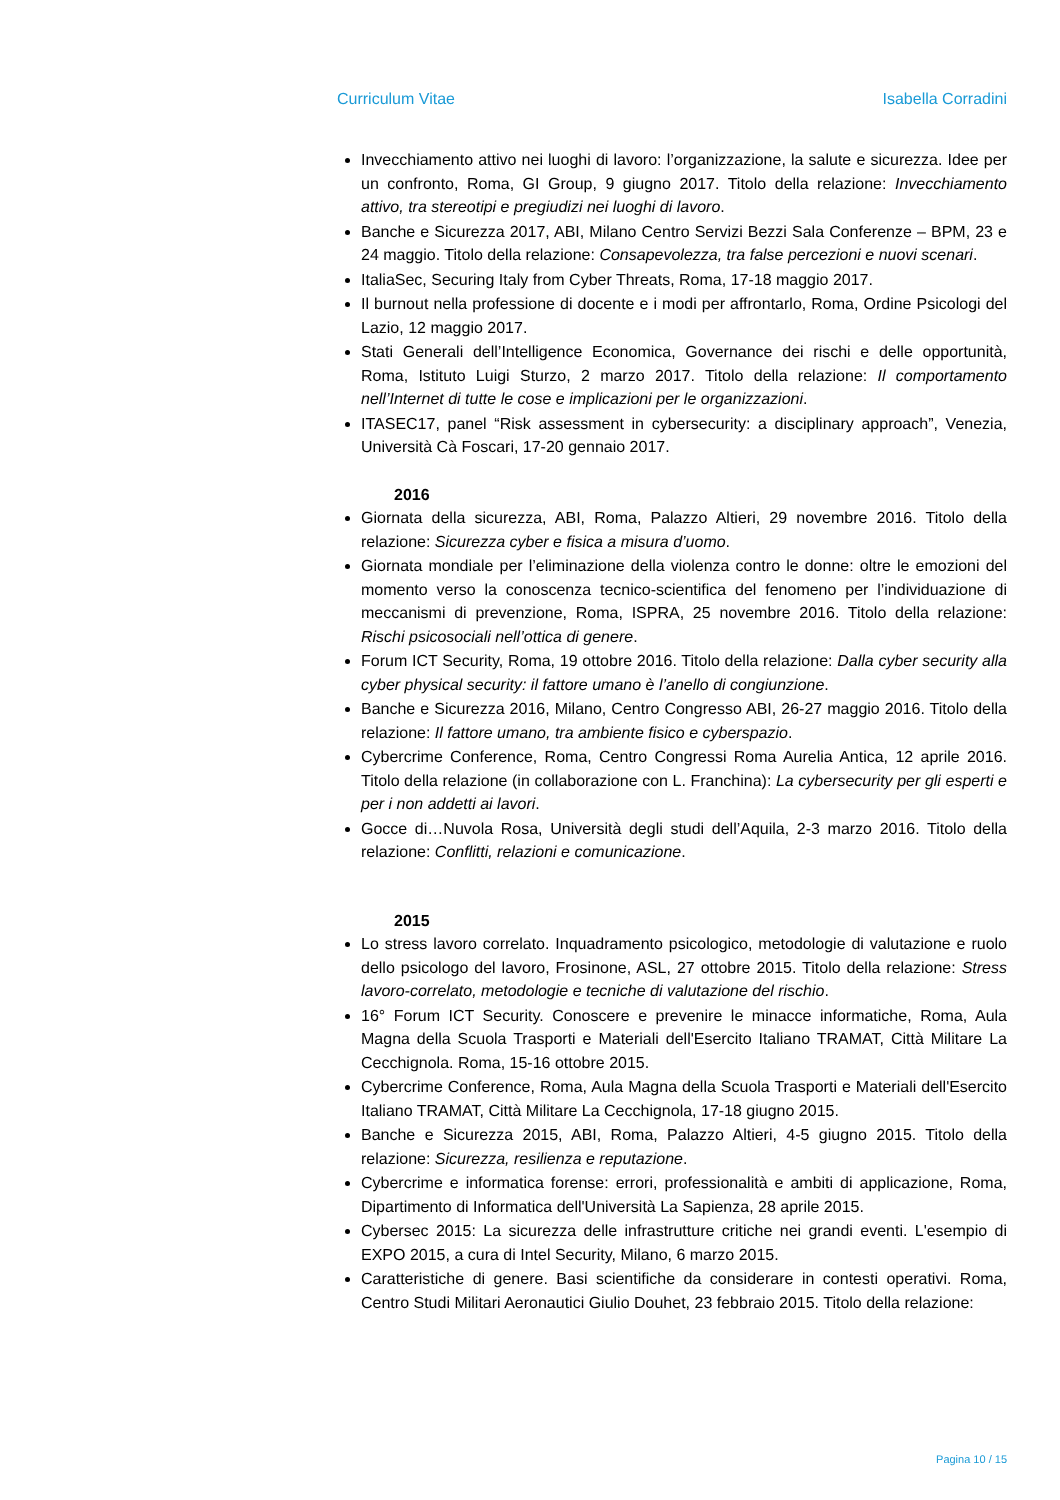Curriculum Vitae Isabella Corradini
Invecchiamento attivo nei luoghi di lavoro: l’organizzazione, la salute e sicurezza. Idee per un confronto, Roma, GI Group, 9 giugno 2017. Titolo della relazione: Invecchiamento attivo, tra stereotipi e pregiudizi nei luoghi di lavoro.
Banche e Sicurezza 2017, ABI, Milano Centro Servizi Bezzi Sala Conferenze – BPM, 23 e 24 maggio. Titolo della relazione: Consapevolezza, tra false percezioni e nuovi scenari.
ItaliaSec, Securing Italy from Cyber Threats, Roma, 17-18 maggio 2017.
Il burnout nella professione di docente e i modi per affrontarlo, Roma, Ordine Psicologi del Lazio, 12 maggio 2017.
Stati Generali dell’Intelligence Economica, Governance dei rischi e delle opportunità, Roma, Istituto Luigi Sturzo, 2 marzo 2017. Titolo della relazione: Il comportamento nell’Internet di tutte le cose e implicazioni per le organizzazioni.
ITASEC17, panel “Risk assessment in cybersecurity: a disciplinary approach”, Venezia, Università Cà Foscari, 17-20 gennaio 2017.
2016
Giornata della sicurezza, ABI, Roma, Palazzo Altieri, 29 novembre 2016. Titolo della relazione: Sicurezza cyber e fisica a misura d’uomo.
Giornata mondiale per l’eliminazione della violenza contro le donne: oltre le emozioni del momento verso la conoscenza tecnico-scientifica del fenomeno per l’individuazione di meccanismi di prevenzione, Roma, ISPRA, 25 novembre 2016. Titolo della relazione: Rischi psicosociali nell’ottica di genere.
Forum ICT Security, Roma, 19 ottobre 2016. Titolo della relazione: Dalla cyber security alla cyber physical security: il fattore umano è l’anello di congiunzione.
Banche e Sicurezza 2016, Milano, Centro Congresso ABI, 26-27 maggio 2016. Titolo della relazione: Il fattore umano, tra ambiente fisico e cyberspazio.
Cybercrime Conference, Roma, Centro Congressi Roma Aurelia Antica, 12 aprile 2016. Titolo della relazione (in collaborazione con L. Franchina): La cybersecurity per gli esperti e per i non addetti ai lavori.
Gocce di…Nuvola Rosa, Università degli studi dell’Aquila, 2-3 marzo 2016. Titolo della relazione: Conflitti, relazioni e comunicazione.
2015
Lo stress lavoro correlato. Inquadramento psicologico, metodologie di valutazione e ruolo dello psicologo del lavoro, Frosinone, ASL, 27 ottobre 2015. Titolo della relazione: Stress lavoro-correlato, metodologie e tecniche di valutazione del rischio.
16° Forum ICT Security. Conoscere e prevenire le minacce informatiche, Roma, Aula Magna della Scuola Trasporti e Materiali dell'Esercito Italiano TRAMAT, Città Militare La Cecchignola. Roma, 15-16 ottobre 2015.
Cybercrime Conference, Roma, Aula Magna della Scuola Trasporti e Materiali dell'Esercito Italiano TRAMAT, Città Militare La Cecchignola, 17-18 giugno 2015.
Banche e Sicurezza 2015, ABI, Roma, Palazzo Altieri, 4-5 giugno 2015. Titolo della relazione: Sicurezza, resilienza e reputazione.
Cybercrime e informatica forense: errori, professionalità e ambiti di applicazione, Roma, Dipartimento di Informatica dell'Università La Sapienza, 28 aprile 2015.
Cybersec 2015: La sicurezza delle infrastrutture critiche nei grandi eventi. L'esempio di EXPO 2015, a cura di Intel Security, Milano, 6 marzo 2015.
Caratteristiche di genere. Basi scientifiche da considerare in contesti operativi. Roma, Centro Studi Militari Aeronautici Giulio Douhet, 23 febbraio 2015. Titolo della relazione:
Pagina 10 / 15